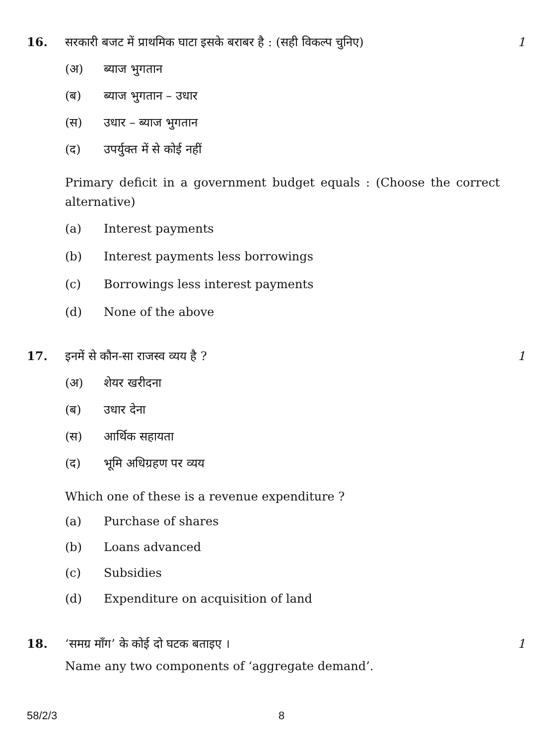16. सरकारी बजट में प्राथमिक घाटा इसके बराबर है : (सही विकल्प चुनिए)
1
(अ) ब्याज भुगतान
(ब) ब्याज भुगतान – उधार
(स) उधार – ब्याज भुगतान
(द) उपर्युक्त में से कोई नहीं
Primary deficit in a government budget equals : (Choose the correct alternative)
(a) Interest payments
(b) Interest payments less borrowings
(c) Borrowings less interest payments
(d) None of the above
17. इनमें से कौन-सा राजस्व व्यय है ?
1
(अ) शेयर खरीदना
(ब) उधार देना
(स) आर्थिक सहायता
(द) भूमि अधिग्रहण पर व्यय
Which one of these is a revenue expenditure ?
(a) Purchase of shares
(b) Loans advanced
(c) Subsidies
(d) Expenditure on acquisition of land
18. ‘समग्र माँग’ के कोई दो घटक बताइए ।
1
Name any two components of ‘aggregate demand’.
58/2/3 8